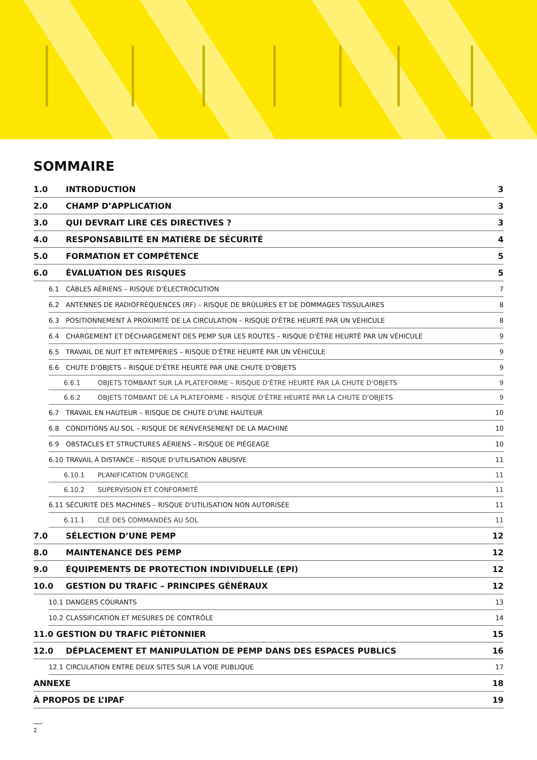SOMMAIRE
1.0 INTRODUCTION 3
2.0 CHAMP D’APPLICATION 3
3.0 QUI DEVRAIT LIRE CES DIRECTIVES ? 3
4.0 RESPONSABILITÉ EN MATIÈRE DE SÉCURITÉ 4
5.0 FORMATION ET COMPÉTENCE 5
6.0 ÉVALUATION DES RISQUES 5
6.1 CÂBLES AÉRIENS – RISQUE D'ÉLECTROCUTION 7
6.2 ANTENNES DE RADIOFRÉQUENCES (RF) – RISQUE DE BRÛLURES ET DE DOMMAGES TISSULAIRES 8
6.3 POSITIONNEMENT À PROXIMITÉ DE LA CIRCULATION – RISQUE D'ÊTRE HEURTÉ PAR UN VÉHICULE 8
6.4 CHARGEMENT ET DÉCHARGEMENT DES PEMP SUR LES ROUTES – RISQUE D'ÊTRE HEURTÉ PAR UN VÉHICULE 9
6.5 TRAVAIL DE NUIT ET INTEMPÉRIES – RISQUE D'ÊTRE HEURTÉ PAR UN VÉHICULE 9
6.6 CHUTE D'OBJETS – RISQUE D'ÊTRE HEURTÉ PAR UNE CHUTE D'OBJETS 9
6.6.1 OBJETS TOMBANT SUR LA PLATEFORME – RISQUE D'ÊTRE HEURTÉ PAR LA CHUTE D'OBJETS 9
6.6.2 OBJETS TOMBANT DE LA PLATEFORME – RISQUE D'ÊTRE HEURTÉ PAR LA CHUTE D'OBJETS 9
6.7 TRAVAIL EN HAUTEUR – RISQUE DE CHUTE D'UNE HAUTEUR 10
6.8 CONDITIONS AU SOL – RISQUE DE RENVERSEMENT DE LA MACHINE 10
6.9 OBSTACLES ET STRUCTURES AÉRIENS – RISQUE DE PIÉGEAGE 10
6.10 TRAVAIL À DISTANCE – RISQUE D'UTILISATION ABUSIVE 11
6.10.1 PLANIFICATION D'URGENCE 11
6.10.2 SUPERVISION ET CONFORMITÉ 11
6.11 SÉCURITÉ DES MACHINES – RISQUE D'UTILISATION NON AUTORISÉE 11
6.11.1 CLÉ DES COMMANDES AU SOL 11
7.0 SÉLECTION D’UNE PEMP 12
8.0 MAINTENANCE DES PEMP 12
9.0 ÉQUIPEMENTS DE PROTECTION INDIVIDUELLE (EPI) 12
10.0 GESTION DU TRAFIC – PRINCIPES GÉNÉRAUX 12
10.1 DANGERS COURANTS 13
10.2 CLASSIFICATION ET MESURES DE CONTRÔLE 14
11.0 GESTION DU TRAFIC PIÉTONNIER 15
12.0 DÉPLACEMENT ET MANIPULATION DE PEMP DANS DES ESPACES PUBLICS 16
12.1 CIRCULATION ENTRE DEUX SITES SUR LA VOIE PUBLIQUE 17
ANNEXE 18
À PROPOS DE L’IPAF 19
2